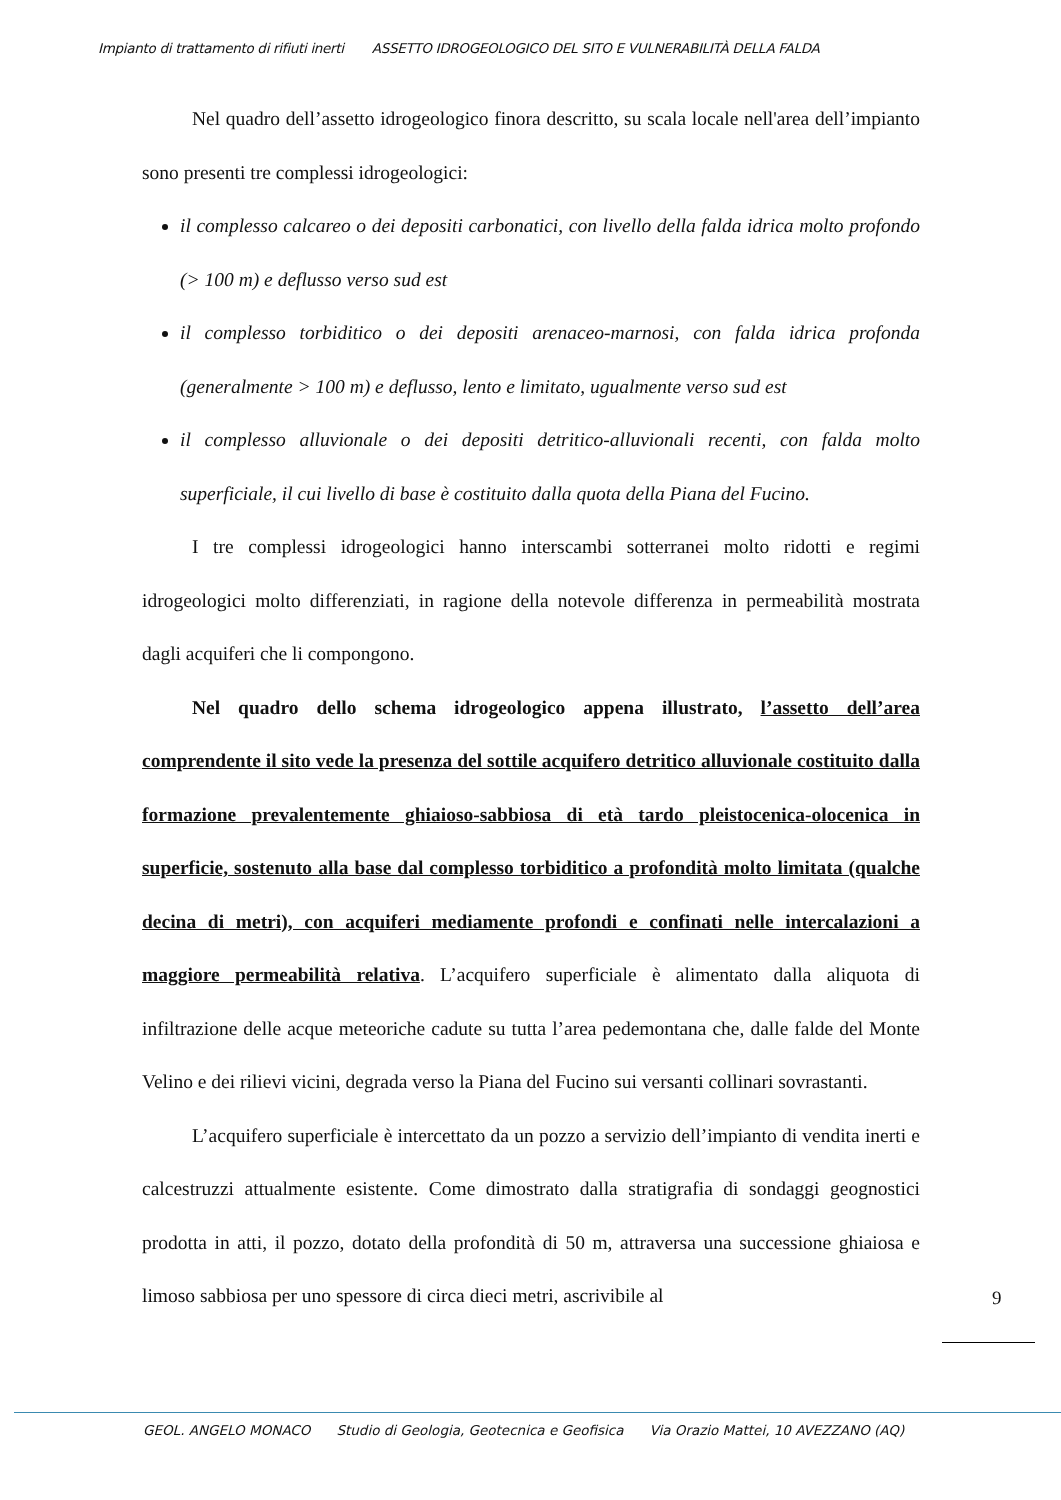Impianto di trattamento di rifiuti inerti ASSETTO IDROGEOLOGICO DEL SITO E VULNERABILITÀ DELLA FALDA
Nel quadro dell’assetto idrogeologico finora descritto, su scala locale nell'area dell’impianto sono presenti tre complessi idrogeologici:
il complesso calcareo o dei depositi carbonatici, con livello della falda idrica molto profondo (> 100 m) e deflusso verso sud est
il complesso torbiditico o dei depositi arenaceo-marnosi, con falda idrica profonda (generalmente > 100 m) e deflusso, lento e limitato, ugualmente verso sud est
il complesso alluvionale o dei depositi detritico-alluvionali recenti, con falda molto superficiale, il cui livello di base è costituito dalla quota della Piana del Fucino.
I tre complessi idrogeologici hanno interscambi sotterranei molto ridotti e regimi idrogeologici molto differenziati, in ragione della notevole differenza in permeabilità mostrata dagli acquiferi che li compongono.
Nel quadro dello schema idrogeologico appena illustrato, l’assetto dell’area comprendente il sito vede la presenza del sottile acquifero detritico alluvionale costituito dalla formazione prevalentemente ghiaioso-sabbiosa di età tardo pleistocenica-olocenica in superficie, sostenuto alla base dal complesso torbiditico a profondità molto limitata (qualche decina di metri), con acquiferi mediamente profondi e confinati nelle intercalazioni a maggiore permeabilità relativa. L’acquifero superficiale è alimentato dalla aliquota di infiltrazione delle acque meteoriche cadute su tutta l’area pedemontana che, dalle falde del Monte Velino e dei rilievi vicini, degrada verso la Piana del Fucino sui versanti collinari sovrastanti.
L’acquifero superficiale è intercettato da un pozzo a servizio dell’impianto di vendita inerti e calcestruzzi attualmente esistente. Come dimostrato dalla stratigrafia di sondaggi geognostici prodotta in atti, il pozzo, dotato della profondità di 50 m, attraversa una successione ghiaiosa e limoso sabbiosa per uno spessore di circa dieci metri, ascrivibile al
9
GEOL. ANGELO MONACO Studio di Geologia, Geotecnica e Geofisica Via Orazio Mattei, 10 AVEZZANO (AQ)